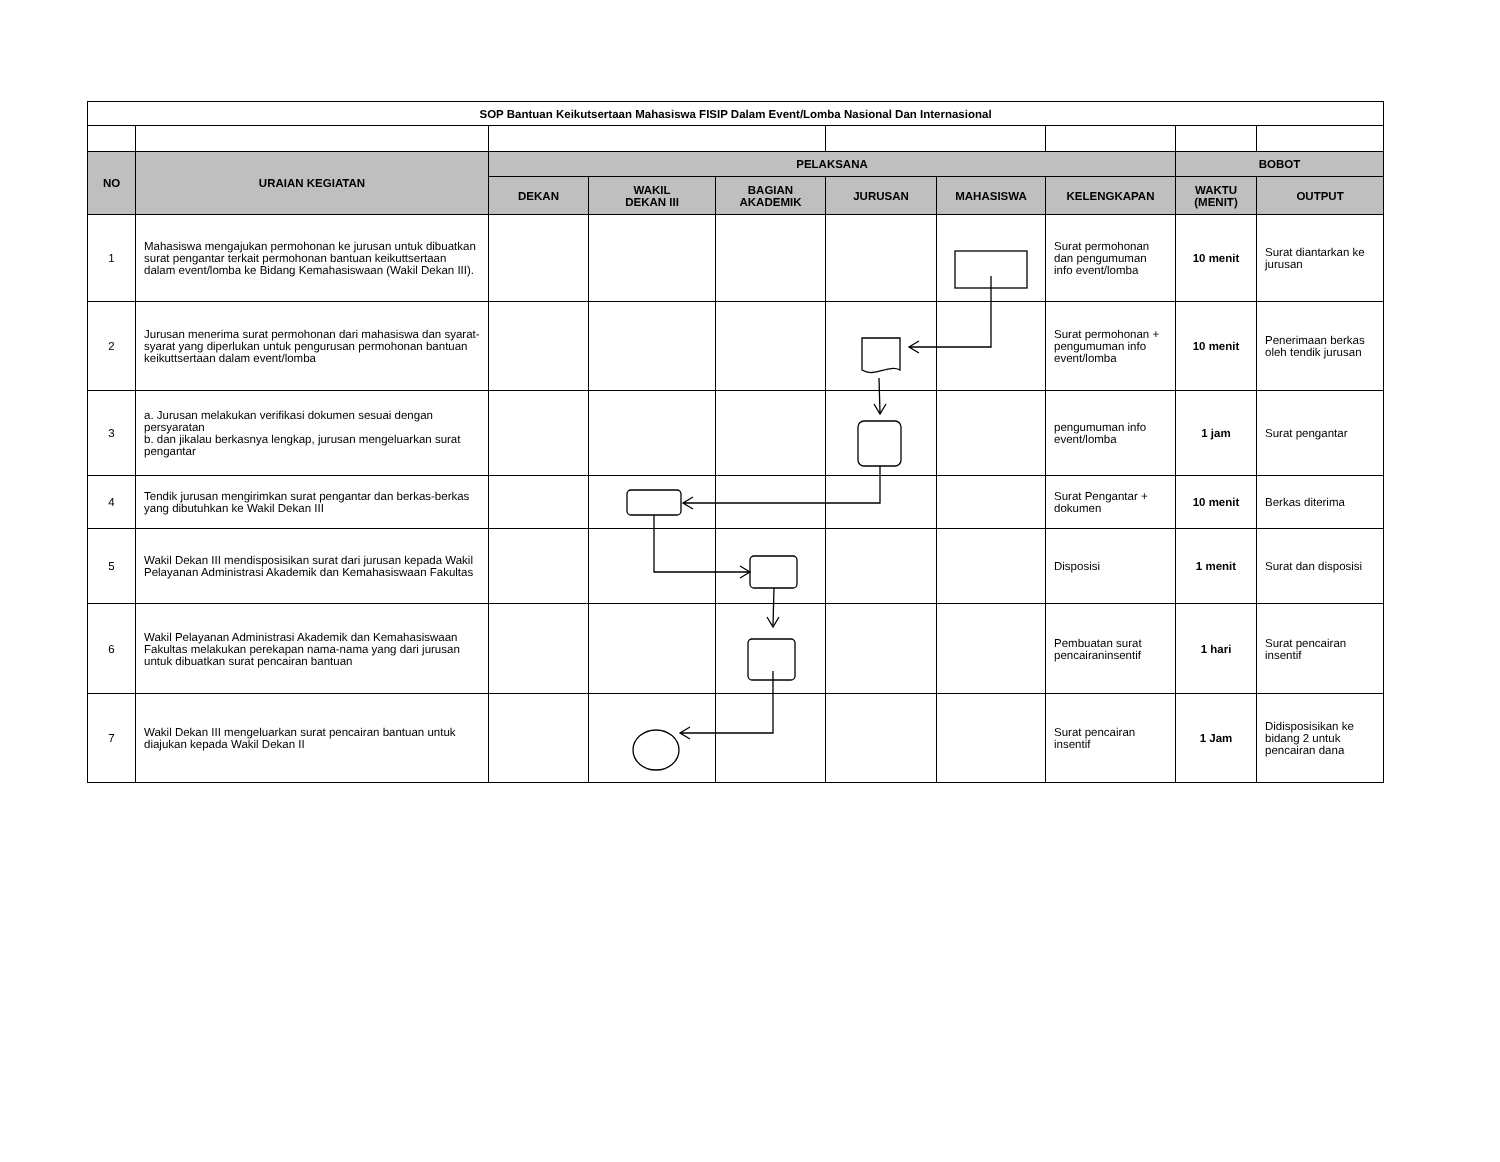| SOP Bantuan Keikutsertaan Mahasiswa FISIP Dalam Event/Lomba Nasional Dan Internasional | | | | | | | | | |
| NO | URAIAN KEGIATAN | PELAKSANA | | | | | | BOBOT | |
| | | DEKAN | WAKIL DEKAN III | BAGIAN AKADEMIK | JURUSAN | MAHASISWA | KELENGKAPAN | WAKTU (MENIT) | OUTPUT |
| 1 | Mahasiswa mengajukan permohonan ke jurusan untuk dibuatkan surat pengantar terkait permohonan bantuan keikuttsertaan dalam event/lomba ke Bidang Kemahasiswaan (Wakil Dekan III). | | | | | | Surat permohonan dan pengumuman info event/lomba | 10 menit | Surat diantarkan ke jurusan |
| 2 | Jurusan menerima surat permohonan dari mahasiswa dan syarat-syarat yang diperlukan untuk pengurusan permohonan bantuan keikuttsertaan dalam event/lomba | | | | | | Surat permohonan + pengumuman info event/lomba | 10 menit | Penerimaan berkas oleh tendik jurusan |
| 3 | a. Jurusan melakukan verifikasi dokumen sesuai dengan persyaratan b. dan jikalau berkasnya lengkap, jurusan mengeluarkan surat pengantar | | | | | | pengumuman info event/lomba | 1 jam | Surat pengantar |
| 4 | Tendik jurusan mengirimkan surat pengantar dan berkas-berkas yang dibutuhkan ke Wakil Dekan III | | | | | | Surat Pengantar + dokumen | 10 menit | Berkas diterima |
| 5 | Wakil Dekan III mendisposisikan surat dari jurusan kepada Wakil Pelayanan Administrasi Akademik dan Kemahasiswaan Fakultas | | | | | | Disposisi | 1 menit | Surat dan disposisi |
| 6 | Wakil Pelayanan Administrasi Akademik dan Kemahasiswaan Fakultas melakukan perekapan nama-nama yang dari jurusan untuk dibuatkan surat pencairan bantuan | | | | | | Pembuatan surat pencairaninsentif | 1 hari | Surat pencairan insentif |
| 7 | Wakil Dekan III mengeluarkan surat pencairan bantuan untuk diajukan kepada Wakil Dekan II | | | | | | Surat pencairan insentif | 1 Jam | Didisposisikan ke bidang 2 untuk pencairan dana |